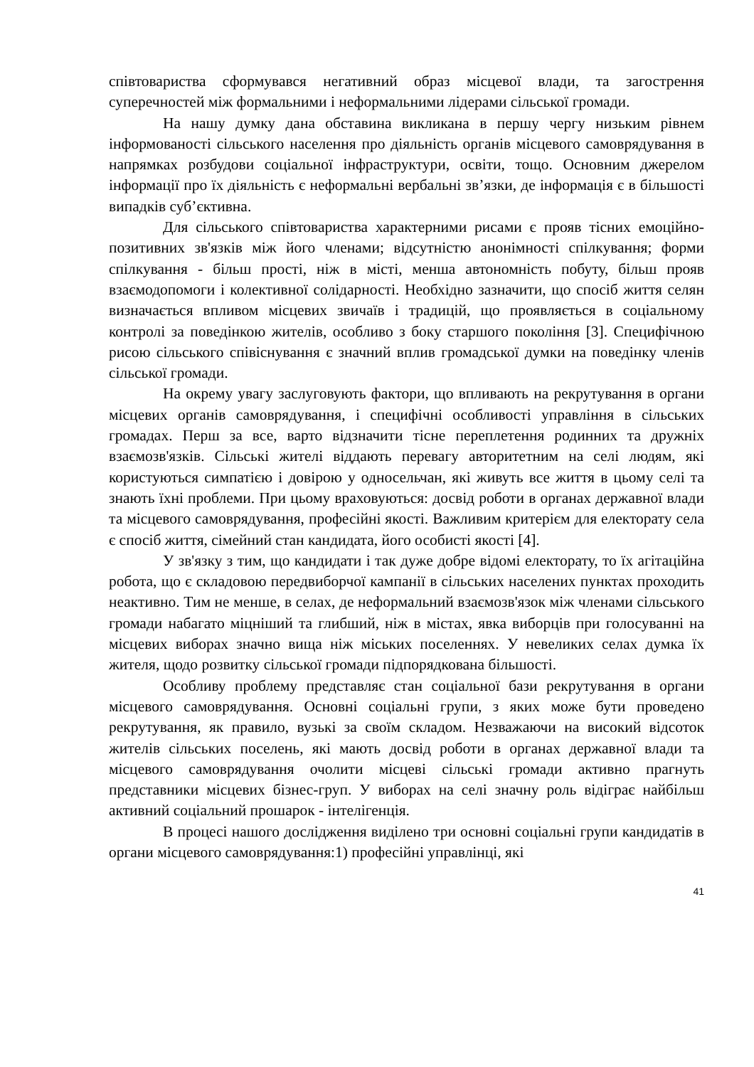співтовариства сформувався негативний образ місцевої влади, та загострення суперечностей між формальними і неформальними лідерами сільської громади.
На нашу думку дана обставина викликана в першу чергу низьким рівнем інформованості сільського населення про діяльність органів місцевого самоврядування в напрямках розбудови соціальної інфраструктури, освіти, тощо. Основним джерелом інформації про їх діяльність є неформальні вербальні зв’язки, де інформація є в більшості випадків суб’єктивна.
Для сільського співтовариства характерними рисами є прояв тісних емоційно-позитивних зв'язків між його членами; відсутністю анонімності спілкування; форми спілкування - більш прості, ніж в місті, менша автономність побуту, більш прояв взаємодопомоги і колективної солідарності. Необхідно зазначити, що спосіб життя селян визначається впливом місцевих звичаїв і традицій, що проявляється в соціальному контролі за поведінкою жителів, особливо з боку старшого покоління [3]. Специфічною рисою сільського співіснування є значний вплив громадської думки на поведінку членів сільської громади.
На окрему увагу заслуговують фактори, що впливають на рекрутування в органи місцевих органів самоврядування, і специфічні особливості управління в сільських громадах. Перш за все, варто відзначити тісне переплетення родинних та дружніх взаємозв'язків. Сільські жителі віддають перевагу авторитетним на селі людям, які користуються симпатією і довірою у односельчан, які живуть все життя в цьому селі та знають їхні проблеми. При цьому враховуються: досвід роботи в органах державної влади та місцевого самоврядування, професійні якості. Важливим критерієм для електорату села є спосіб життя, сімейний стан кандидата, його особисті якості [4].
У зв'язку з тим, що кандидати і так дуже добре відомі електорату, то їх агітаційна робота, що є складовою передвиборчої кампанії в сільських населених пунктах проходить неактивно. Тим не менше, в селах, де неформальний взаємозв'язок між членами сільського громади набагато міцніший та глибший, ніж в містах, явка виборців при голосуванні на місцевих виборах значно вища ніж міських поселеннях. У невеликих селах думка їх жителя, щодо розвитку сільської громади підпорядкована більшості.
Особливу проблему представляє стан соціальної бази рекрутування в органи місцевого самоврядування. Основні соціальні групи, з яких може бути проведено рекрутування, як правило, вузькі за своїм складом. Незважаючи на високий відсоток жителів сільських поселень, які мають досвід роботи в органах державної влади та місцевого самоврядування очолити місцеві сільські громади активно прагнуть представники місцевих бізнес-груп. У виборах на селі значну роль відіграє найбільш активний соціальний прошарок - інтелігенція.
В процесі нашого дослідження виділено три основні соціальні групи кандидатів в органи місцевого самоврядування:1) професійні управлінці, які
41